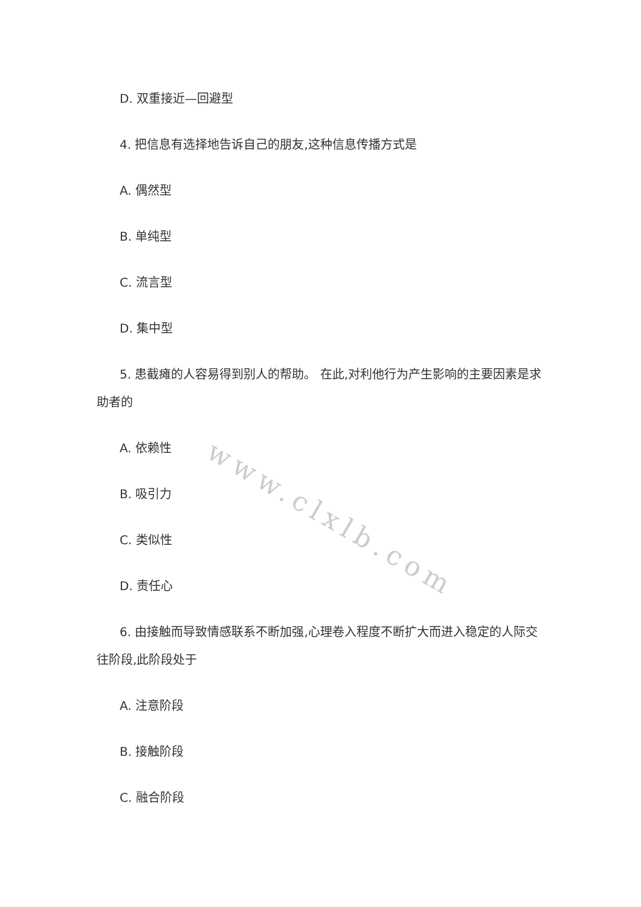D. 双重接近—回避型
4. 把信息有选择地告诉自己的朋友,这种信息传播方式是
A. 偶然型
B. 单纯型
C. 流言型
D. 集中型
5. 患截瘫的人容易得到别人的帮助。 在此,对利他行为产生影响的主要因素是求助者的
A. 依赖性
B. 吸引力
C. 类似性
D. 责任心
6. 由接触而导致情感联系不断加强,心理卷入程度不断扩大而进入稳定的人际交往阶段,此阶段处于
A. 注意阶段
B. 接触阶段
C. 融合阶段
www.clxlb.com